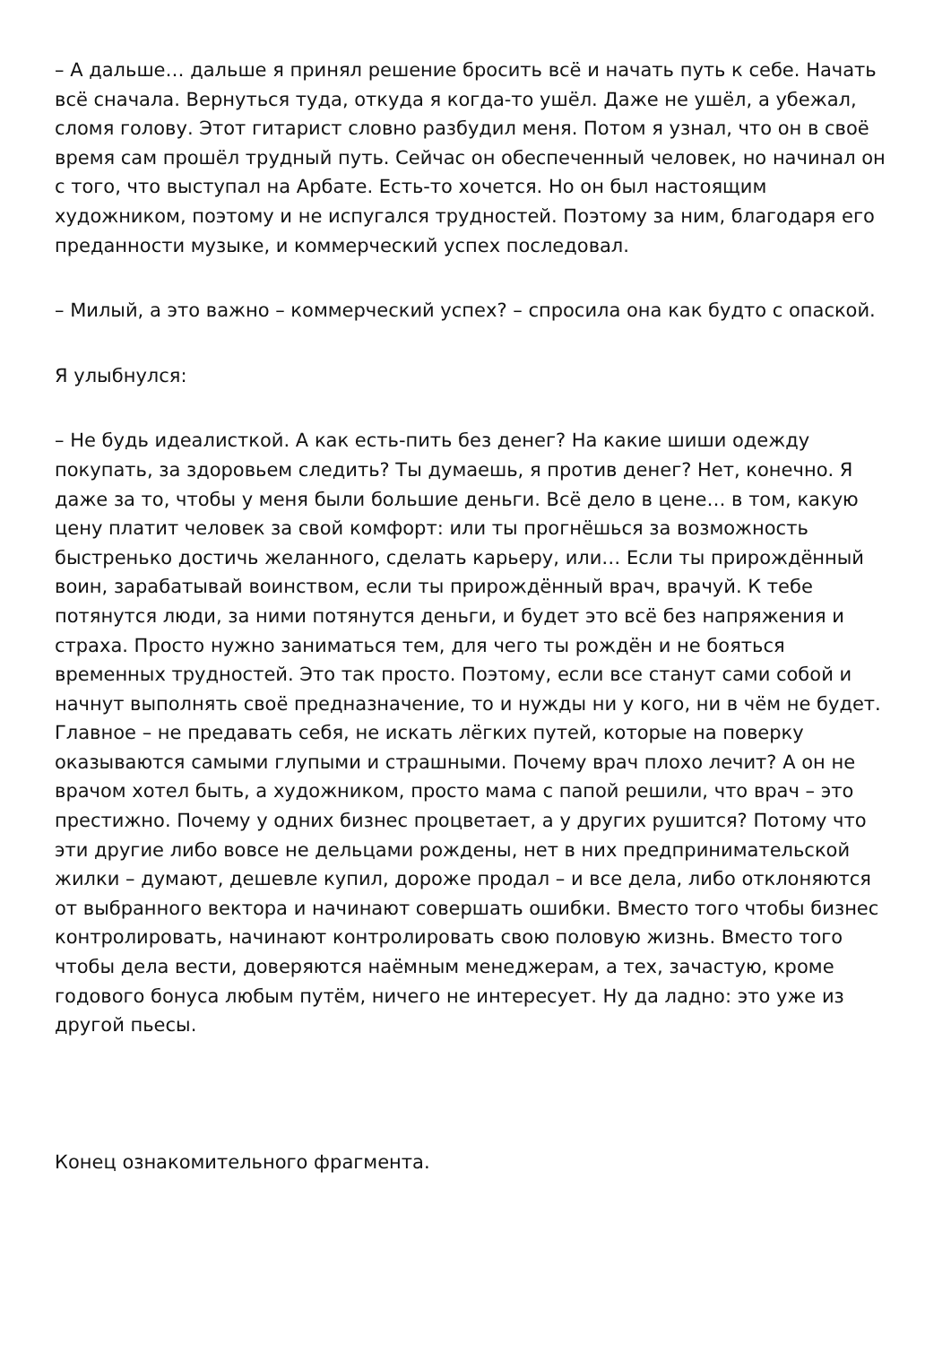– А дальше… дальше я принял решение бросить всё и начать путь к себе. Начать всё сначала. Вернуться туда, откуда я когда-то ушёл. Даже не ушёл, а убежал, сломя голову. Этот гитарист словно разбудил меня. Потом я узнал, что он в своё время сам прошёл трудный путь. Сейчас он обеспеченный человек, но начинал он с того, что выступал на Арбате. Есть-то хочется. Но он был настоящим художником, поэтому и не испугался трудностей. Поэтому за ним, благодаря его преданности музыке, и коммерческий успех последовал.
– Милый, а это важно – коммерческий успех? – спросила она как будто с опаской.
Я улыбнулся:
– Не будь идеалисткой. А как есть-пить без денег? На какие шиши одежду покупать, за здоровьем следить? Ты думаешь, я против денег? Нет, конечно. Я даже за то, чтобы у меня были большие деньги. Всё дело в цене… в том, какую цену платит человек за свой комфорт: или ты прогнёшься за возможность быстренько достичь желанного, сделать карьеру, или… Если ты прирождённый воин, зарабатывай воинством, если ты прирождённый врач, врачуй. К тебе потянутся люди, за ними потянутся деньги, и будет это всё без напряжения и страха. Просто нужно заниматься тем, для чего ты рождён и не бояться временных трудностей. Это так просто. Поэтому, если все станут сами собой и начнут выполнять своё предназначение, то и нужды ни у кого, ни в чём не будет. Главное – не предавать себя, не искать лёгких путей, которые на поверку оказываются самыми глупыми и страшными. Почему врач плохо лечит? А он не врачом хотел быть, а художником, просто мама с папой решили, что врач – это престижно. Почему у одних бизнес процветает, а у других рушится? Потому что эти другие либо вовсе не дельцами рождены, нет в них предпринимательской жилки – думают, дешевле купил, дороже продал – и все дела, либо отклоняются от выбранного вектора и начинают совершать ошибки. Вместо того чтобы бизнес контролировать, начинают контролировать свою половую жизнь. Вместо того чтобы дела вести, доверяются наёмным менеджерам, а тех, зачастую, кроме годового бонуса любым путём, ничего не интересует. Ну да ладно: это уже из другой пьесы.
Конец ознакомительного фрагмента.